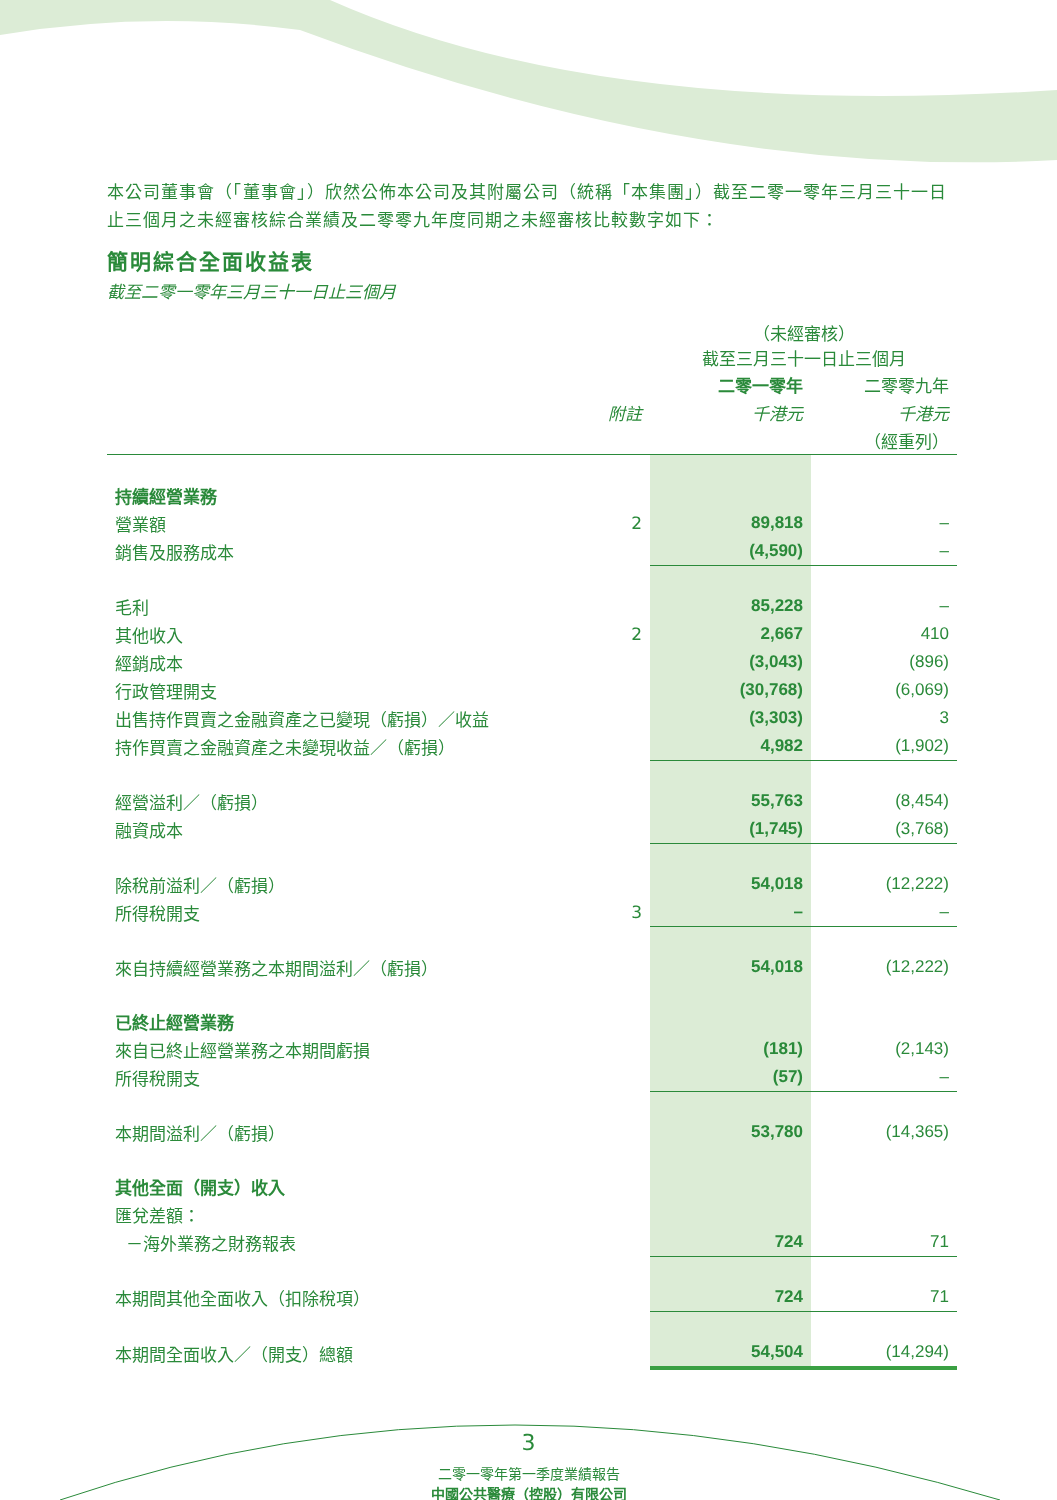本公司董事會（「董事會」）欣然公佈本公司及其附屬公司（統稱「本集團」）截至二零一零年三月三十一日止三個月之未經審核綜合業績及二零零九年度同期之未經審核比較數字如下：
簡明綜合全面收益表
截至二零一零年三月三十一日止三個月
| | | （未經審核） 截至三月三十一日止三個月 | |
| --- | --- | --- | --- |
| | | 二零一零年 | 二零零九年 |
| | 附註 | 千港元 | 千港元 |
| | | | （經重列） |
| 持續經營業務 | | | |
| 營業額 | 2 | 89,818 | – |
| 銷售及服務成本 | | (4,590) | – |
| 毛利 | | 85,228 | – |
| 其他收入 | 2 | 2,667 | 410 |
| 經銷成本 | | (3,043) | (896) |
| 行政管理開支 | | (30,768) | (6,069) |
| 出售持作買賣之金融資產之已變現（虧損）／收益 | | (3,303) | 3 |
| 持作買賣之金融資產之未變現收益／（虧損） | | 4,982 | (1,902) |
| 經營溢利／（虧損） | | 55,763 | (8,454) |
| 融資成本 | | (1,745) | (3,768) |
| 除稅前溢利／（虧損） | | 54,018 | (12,222) |
| 所得稅開支 | 3 | – | – |
| 來自持續經營業務之本期間溢利／（虧損） | | 54,018 | (12,222) |
| 已終止經營業務 | | | |
| 來自已終止經營業務之本期間虧損 | | (181) | (2,143) |
| 所得稅開支 | | (57) | – |
| 本期間溢利／（虧損） | | 53,780 | (14,365) |
| 其他全面（開支）收入 | | | |
| 匯兌差額： | | | |
| －海外業務之財務報表 | | 724 | 71 |
| 本期間其他全面收入（扣除稅項） | | 724 | 71 |
| 本期間全面收入／（開支）總額 | | 54,504 | (14,294) |
3
二零一零年第一季度業績報告
中國公共醫療（控股）有限公司